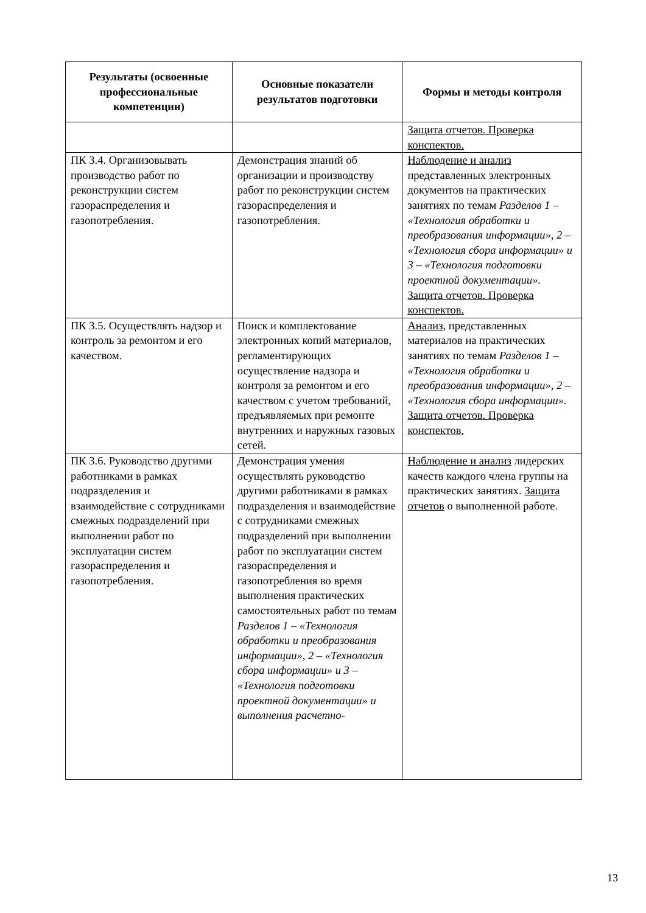| Результаты (освоенные профессиональные компетенции) | Основные показатели результатов подготовки | Формы и методы контроля |
| --- | --- | --- |
| | | Защита отчетов. Проверка конспектов. |
| ПК 3.4. Организовывать производство работ по реконструкции систем газораспределения и газопотребления. | Демонстрация знаний об организации и производству работ по реконструкции систем газораспределения и газопотребления. | Наблюдение и анализ представленных электронных документов на практических занятиях по темам Разделов 1 – «Технология обработки и преобразования информации», 2 – «Технология сбора информации» и 3 – «Технология подготовки проектной документации». Защита отчетов. Проверка конспектов. |
| ПК 3.5. Осуществлять надзор и контроль за ремонтом и его качеством. | Поиск и комплектование электронных копий материалов, регламентирующих осуществление надзора и контроля за ремонтом и его качеством с учетом требований, предъявляемых при ремонте внутренних и наружных газовых сетей. | Анализ, представленных материалов на практических занятиях по темам Разделов 1 – «Технология обработки и преобразования информации», 2 – «Технология сбора информации». Защита отчетов. Проверка конспектов. |
| ПК 3.6. Руководство другими работниками в рамках подразделения и взаимодействие с сотрудниками смежных подразделений при выполнении работ по эксплуатации систем газораспределения и газопотребления. | Демонстрация умения осуществлять руководство другими работниками в рамках подразделения и взаимодействие с сотрудниками смежных подразделений при выполнении работ по эксплуатации систем газораспределения и газопотребления во время выполнения практических самостоятельных работ по темам Разделов 1 – «Технология обработки и преобразования информации», 2 – «Технология сбора информации» и 3 – «Технология подготовки проектной документации» и выполнения расчетно- | Наблюдение и анализ лидерских качеств каждого члена группы на практических занятиях. Защита отчетов о выполненной работе. |
13